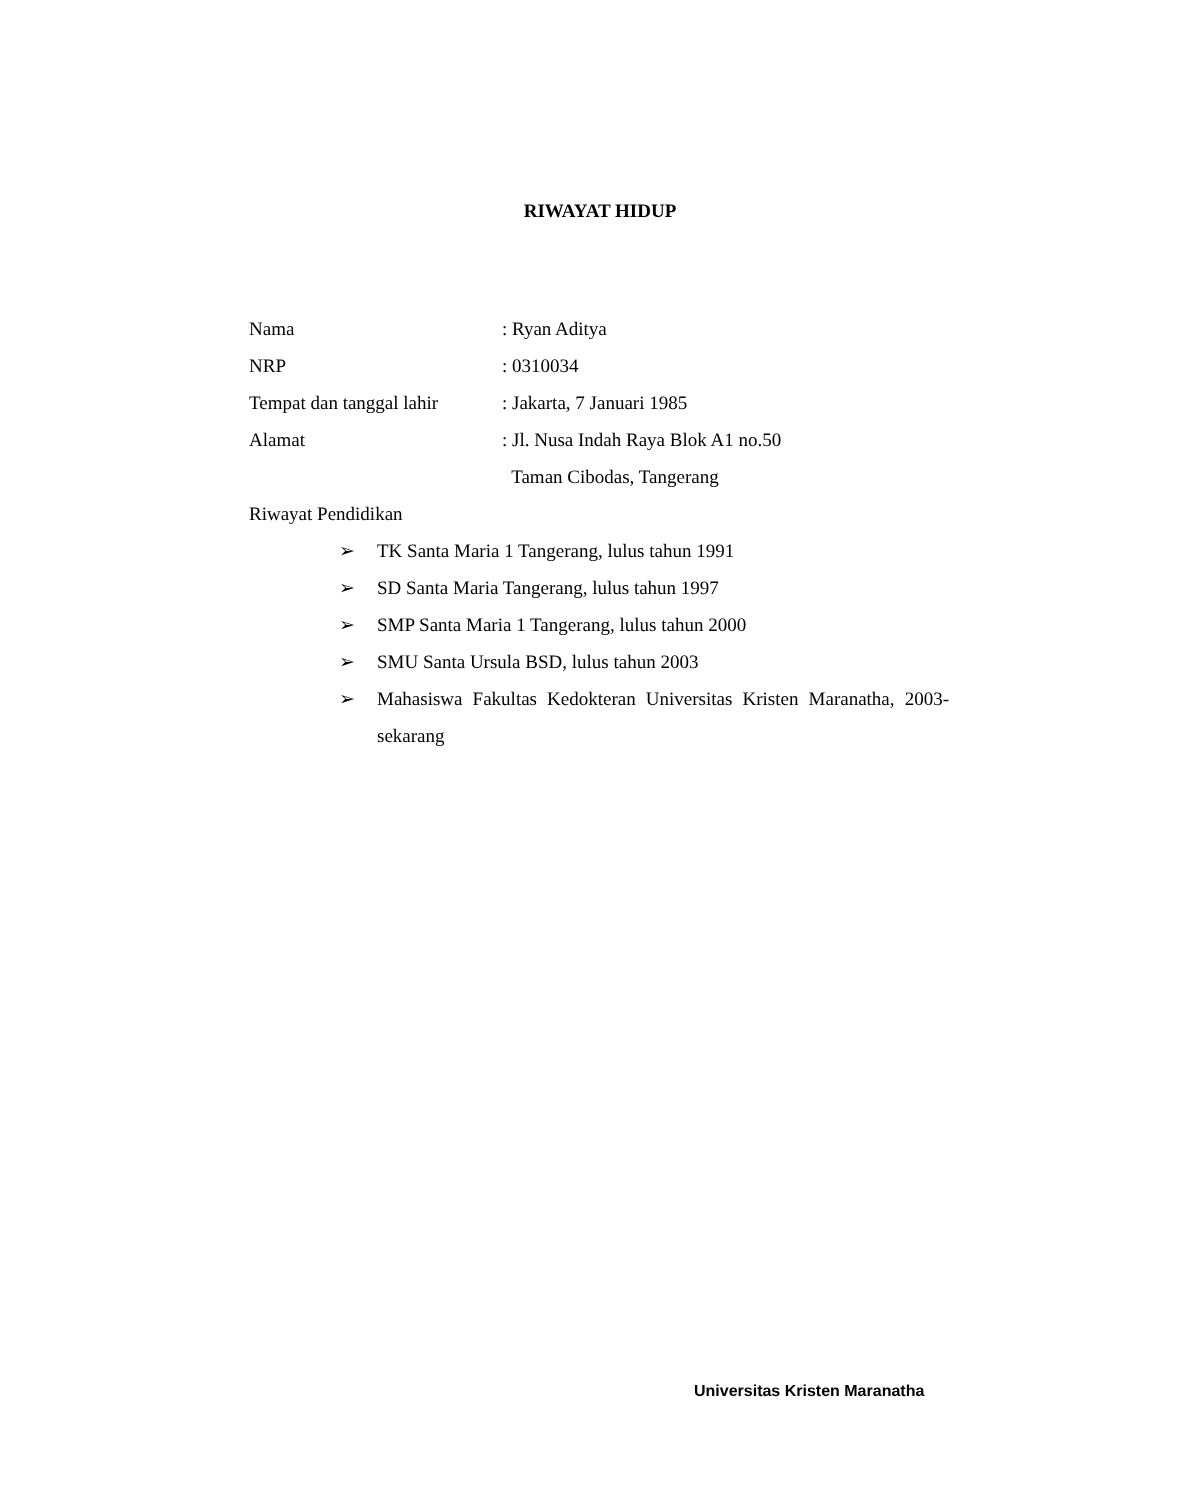RIWAYAT HIDUP
Nama : Ryan Aditya
NRP : 0310034
Tempat dan tanggal lahir
: Jakarta, 7 Januari 1985
Alamat : Jl. Nusa Indah Raya Blok A1 no.50
Taman Cibodas, Tangerang
Riwayat Pendidikan
➢ TK Santa Maria 1 Tangerang, lulus tahun 1991
➢ SD Santa Maria Tangerang, lulus tahun 1997
➢ SMP Santa Maria 1 Tangerang, lulus tahun 2000
➢ SMU Santa Ursula BSD, lulus tahun 2003
➢ Mahasiswa Fakultas Kedokteran Universitas Kristen Maranatha, 2003-sekarang
Universitas Kristen Maranatha